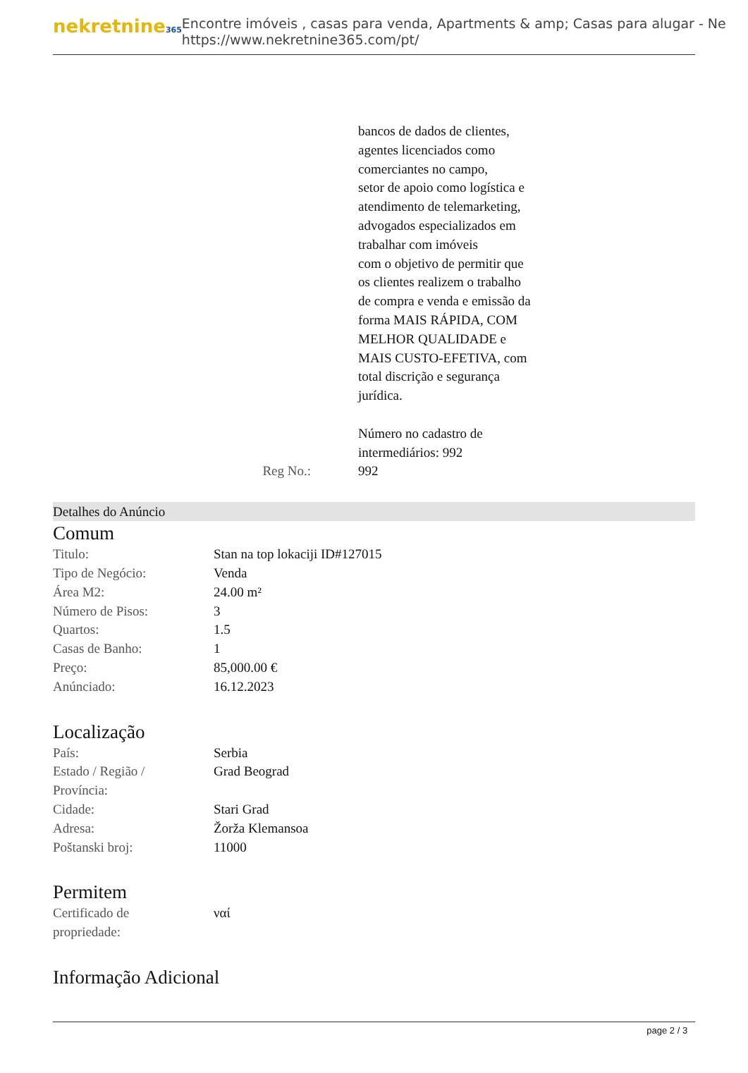nekretnine365
Encontre imóveis , casas para venda, Apartments & amp; Casas para alugar - Ne
https://www.nekretnine365.com/pt/
Reg No.: bancos de dados de clientes,
agentes licenciados como
comerciantes no campo,
setor de apoio como logística e
atendimento de telemarketing,
advogados especializados em
trabalhar com imóveis
com o objetivo de permitir que
os clientes realizem o trabalho
de compra e venda e emissão da
forma MAIS RÁPIDA, COM
MELHOR QUALIDADE e
MAIS CUSTO-EFETIVA, com
total discrição e segurança
jurídica.
Número no cadastro de
intermediários: 992
992
Detalhes do Anúncio
Comum
| Titulo: | Stan na top lokaciji ID#127015 |
| Tipo de Negócio: | Venda |
| Área M2: | 24.00 m² |
| Número de Pisos: | 3 |
| Quartos: | 1.5 |
| Casas de Banho: | 1 |
| Preço: | 85,000.00 € |
| Anúnciado: | 16.12.2023 |
Localização
| País: | Serbia |
| Estado / Região / Província: | Grad Beograd |
| Cidade: | Stari Grad |
| Adresa: | Žorža Klemansoa |
| Poštanski broj: | 11000 |
Permitem
| Certificado de propriedade: | ναί |
Informação Adicional
page 2 / 3